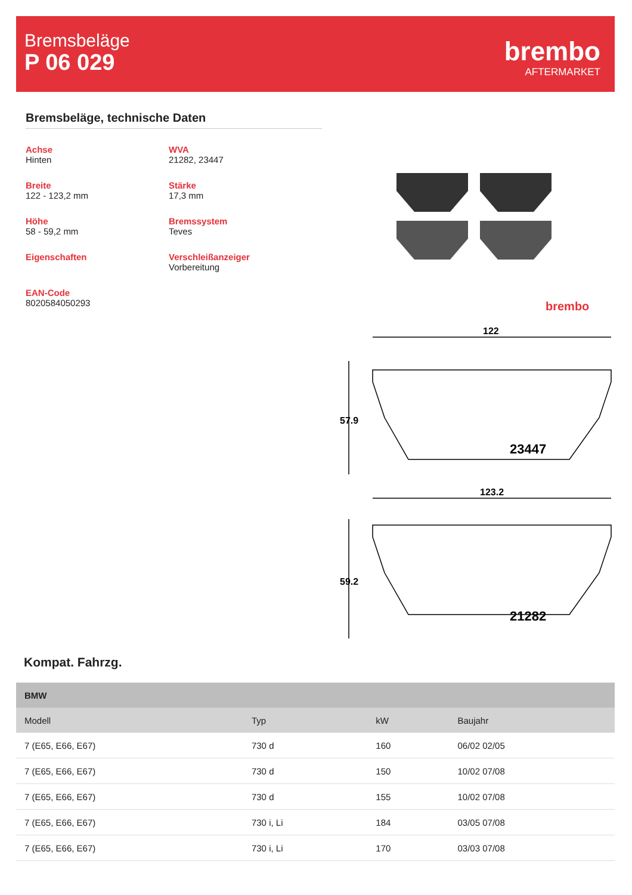Bremsbeläge
P 06 029
brembo
AFTERMARKET
Bremsbeläge, technische Daten
Achse
Hinten
WVA
21282, 23447
Breite
122 - 123,2 mm
Stärke
17,3 mm
Höhe
58 - 59,2 mm
Bremssystem
Teves
Eigenschaften
Verschleißanzeiger
Vorbereitung
EAN-Code
8020584050293
brembo
122
123.2
57.9
59.2
23447
21282
Kompat. Fahrzg.
| BMW | | | |
| --- | --- | --- | --- |
| Modell | Typ | kW | Baujahr |
| 7 (E65, E66, E67) | 730 d | 160 | 06/02 02/05 |
| 7 (E65, E66, E67) | 730 d | 150 | 10/02 07/08 |
| 7 (E65, E66, E67) | 730 d | 155 | 10/02 07/08 |
| 7 (E65, E66, E67) | 730 i, Li | 184 | 03/05 07/08 |
| 7 (E65, E66, E67) | 730 i, Li | 170 | 03/03 07/08 |